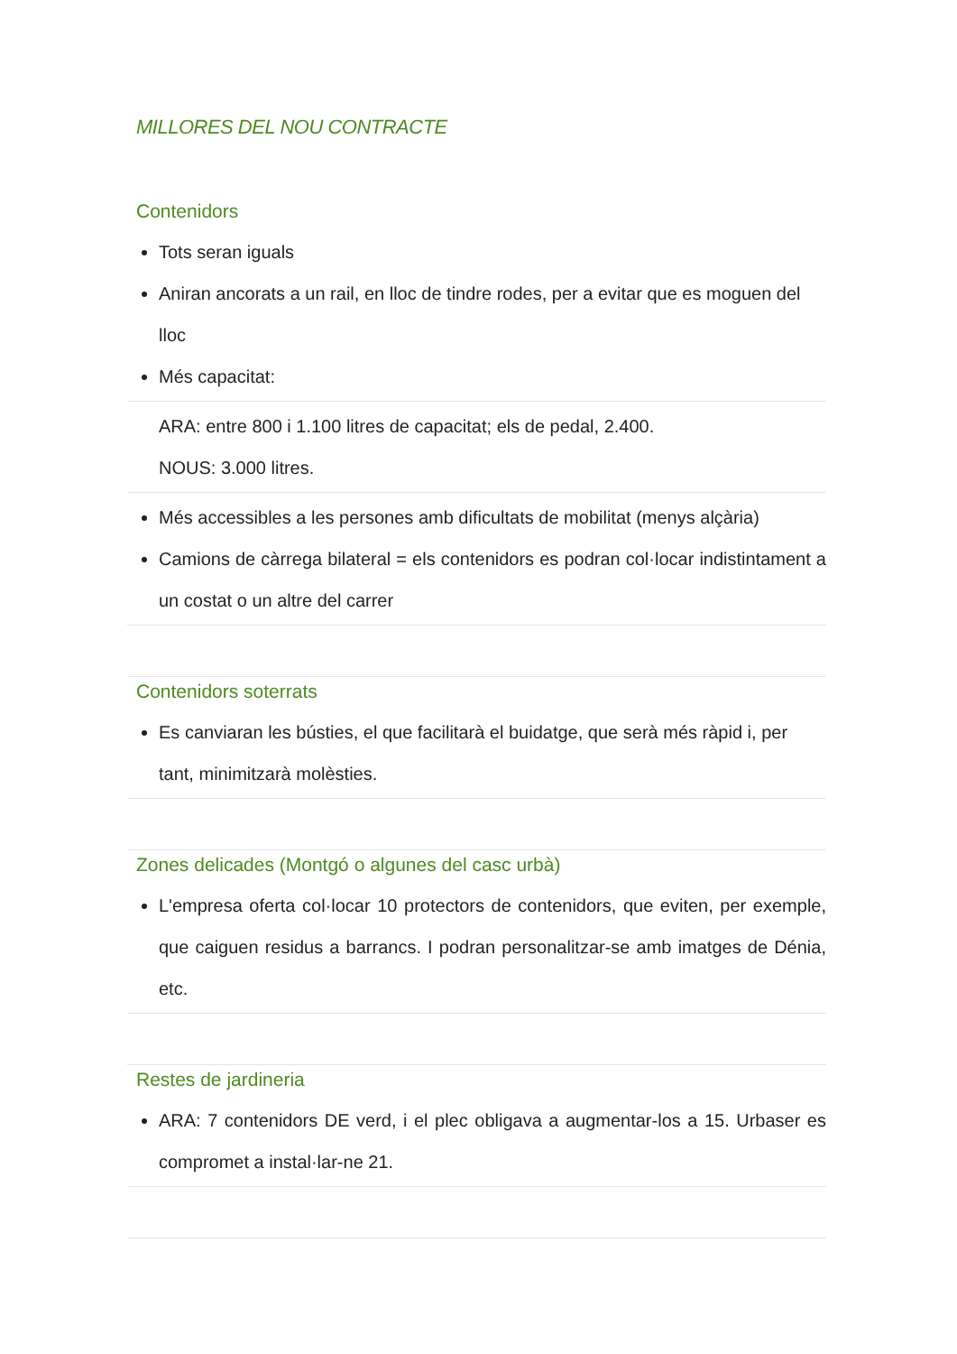MILLORES DEL NOU CONTRACTE
Contenidors
Tots seran iguals
Aniran ancorats a un rail, en lloc de tindre rodes, per a evitar que es moguen del lloc
Més capacitat:
ARA: entre 800 i 1.100 litres de capacitat; els de pedal, 2.400.
NOUS: 3.000 litres.
Més accessibles a les persones amb dificultats de mobilitat (menys alçària)
Camions de càrrega bilateral = els contenidors es podran col·locar indistintament a un costat o un altre del carrer
Contenidors soterrats
Es canviaran les bústies, el que facilitarà el buidatge, que serà més ràpid i, per tant, minimitzarà molèsties.
Zones delicades (Montgó o algunes del casc urbà)
L'empresa oferta col·locar 10 protectors de contenidors, que eviten, per exemple, que caiguen residus a barrancs. I podran personalitzar-se amb imatges de Dénia, etc.
Restes de jardineria
ARA: 7 contenidors DE verd, i el plec obligava a augmentar-los a 15. Urbaser es compromet a instal·lar-ne 21.